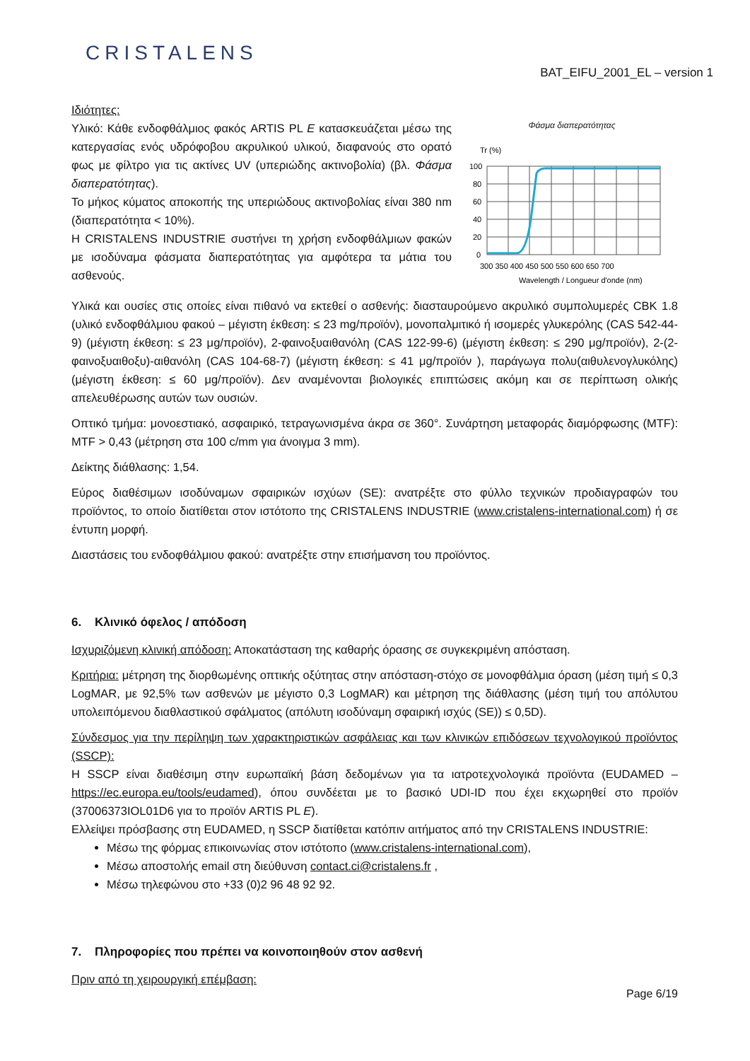CRISTALENS
BAT_EIFU_2001_EL – version 1
Ιδιότητες:
Υλικό: Κάθε ενδοφθάλμιος φακός ARTIS PL E κατασκευάζεται μέσω της κατεργασίας ενός υδρόφοβου ακρυλικού υλικού, διαφανούς στο ορατό φως με φίλτρο για τις ακτίνες UV (υπεριώδης ακτινοβολία) (βλ. Φάσμα διαπερατότητας).
Το μήκος κύματος αποκοπής της υπεριώδους ακτινοβολίας είναι 380 nm (διαπερατότητα < 10%).
Η CRISTALENS INDUSTRIE συστήνει τη χρήση ενδοφθάλμιων φακών με ισοδύναμα φάσματα διαπερατότητας για αμφότερα τα μάτια του ασθενούς.
Φάσμα διαπερατότητας
Tr (%)
100
80
60
40
20
0
300 350 400 450 500 550 600 650 700
Wavelength / Longueur d'onde (nm)
Υλικά και ουσίες στις οποίες είναι πιθανό να εκτεθεί ο ασθενής: διασταυρούμενο ακρυλικό συμπολυμερές CBK 1.8 (υλικό ενδοφθάλμιου φακού – μέγιστη έκθεση: ≤ 23 mg/προϊόν), μονοπαλμιτικό ή ισομερές γλυκερόλης (CAS 542-44-9) (μέγιστη έκθεση: ≤ 23 μg/προϊόν), 2-φαινοξυαιθανόλη (CAS 122-99-6) (μέγιστη έκθεση: ≤ 290 μg/προϊόν), 2-(2-φαινοξυαιθοξυ)-αιθανόλη (CAS 104-68-7) (μέγιστη έκθεση: ≤ 41 μg/προϊόν ), παράγωγα πολυ(αιθυλενογλυκόλης) (μέγιστη έκθεση: ≤ 60 μg/προϊόν). Δεν αναμένονται βιολογικές επιπτώσεις ακόμη και σε περίπτωση ολικής απελευθέρωσης αυτών των ουσιών.
Οπτικό τμήμα: μονοεστιακό, ασφαιρικό, τετραγωνισμένα άκρα σε 360°. Συνάρτηση μεταφοράς διαμόρφωσης (MTF): MTF > 0,43 (μέτρηση στα 100 c/mm για άνοιγμα 3 mm).
Δείκτης διάθλασης: 1,54.
Εύρος διαθέσιμων ισοδύναμων σφαιρικών ισχύων (SE): ανατρέξτε στο φύλλο τεχνικών προδιαγραφών του προϊόντος, το οποίο διατίθεται στον ιστότοπο της CRISTALENS INDUSTRIE (www.cristalens-international.com) ή σε έντυπη μορφή.
Διαστάσεις του ενδοφθάλμιου φακού: ανατρέξτε στην επισήμανση του προϊόντος.
6. Κλινικό όφελος / απόδοση
Ισχυριζόμενη κλινική απόδοση: Αποκατάσταση της καθαρής όρασης σε συγκεκριμένη απόσταση.
Κριτήρια: μέτρηση της διορθωμένης οπτικής οξύτητας στην απόσταση-στόχο σε μονοφθάλμια όραση (μέση τιμή ≤ 0,3 LogMAR, με 92,5% των ασθενών με μέγιστο 0,3 LogMAR) και μέτρηση της διάθλασης (μέση τιμή του απόλυτου υπολειπόμενου διαθλαστικού σφάλματος (απόλυτη ισοδύναμη σφαιρική ισχύς (SE)) ≤ 0,5D).
Σύνδεσμος για την περίληψη των χαρακτηριστικών ασφάλειας και των κλινικών επιδόσεων τεχνολογικού προϊόντος (SSCP):
Η SSCP είναι διαθέσιμη στην ευρωπαϊκή βάση δεδομένων για τα ιατροτεχνολογικά προϊόντα (EUDAMED – https://ec.europa.eu/tools/eudamed), όπου συνδέεται με το βασικό UDI-ID που έχει εκχωρηθεί στο προϊόν (37006373IOL01D6 για το προϊόν ARTIS PL E).
Ελλείψει πρόσβασης στη EUDAMED, η SSCP διατίθεται κατόπιν αιτήματος από την CRISTALENS INDUSTRIE:
Μέσω της φόρμας επικοινωνίας στον ιστότοπο (www.cristalens-international.com),
Μέσω αποστολής email στη διεύθυνση contact.ci@cristalens.fr ,
Μέσω τηλεφώνου στο +33 (0)2 96 48 92 92.
7. Πληροφορίες που πρέπει να κοινοποιηθούν στον ασθενή
Πριν από τη χειρουργική επέμβαση:
Page 6/19